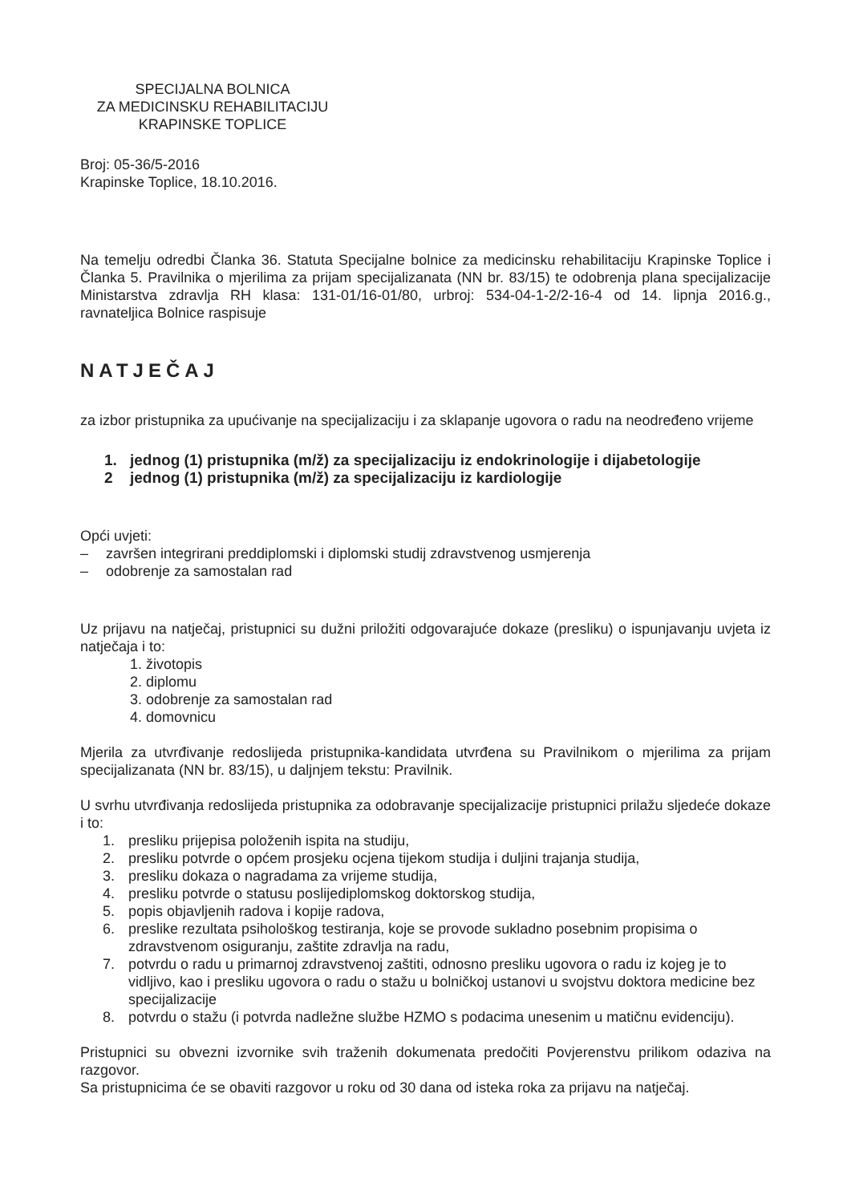SPECIJALNA BOLNICA
ZA MEDICINSKU REHABILITACIJU
KRAPINSKE TOPLICE
Broj: 05-36/5-2016
Krapinske Toplice, 18.10.2016.
Na temelju odredbi Članka 36. Statuta Specijalne bolnice za medicinsku rehabilitaciju Krapinske Toplice i Članka 5. Pravilnika o mjerilima za prijam specijalizanata (NN br. 83/15) te odobrenja plana specijalizacije Ministarstva zdravlja RH klasa: 131-01/16-01/80, urbroj: 534-04-1-2/2-16-4 od 14. lipnja 2016.g., ravnateljica Bolnice raspisuje
NATJEČAJ
za izbor pristupnika za upućivanje na specijalizaciju i za sklapanje ugovora o radu na neodređeno vrijeme
1. jednog (1) pristupnika (m/ž) za specijalizaciju iz endokrinologije i dijabetologije
2 jednog (1) pristupnika (m/ž) za specijalizaciju iz kardiologije
Opći uvjeti:
– završen integrirani preddiplomski i diplomski studij zdravstvenog usmjerenja
– odobrenje za samostalan rad
Uz prijavu na natječaj, pristupnici su dužni priložiti odgovarajuće dokaze (presliku) o ispunjavanju uvjeta iz natječaja i to:
1. životopis
2. diplomu
3. odobrenje za samostalan rad
4. domovnicu
Mjerila za utvrđivanje redoslijeda pristupnika-kandidata utvrđena su Pravilnikom o mjerilima za prijam specijalizanata (NN br. 83/15), u daljnjem tekstu: Pravilnik.
U svrhu utvrđivanja redoslijeda pristupnika za odobravanje specijalizacije pristupnici prilažu sljedeće dokaze i to:
1. presliku prijepisa položenih ispita na studiju,
2. presliku potvrde o općem prosjeku ocjena tijekom studija i duljini trajanja studija,
3. presliku dokaza o nagradama za vrijeme studija,
4. presliku potvrde o statusu poslijediplomskog doktorskog studija,
5. popis objavljenih radova i kopije radova,
6. preslike rezultata psihološkog testiranja, koje se provode sukladno posebnim propisima o zdravstvenom osiguranju, zaštite zdravlja na radu,
7. potvrdu o radu u primarnoj zdravstvenoj zaštiti, odnosno presliku ugovora o radu iz kojeg je to vidljivo, kao i presliku ugovora o radu o stažu u bolničkoj ustanovi u svojstvu doktora medicine bez specijalizacije
8. potvrdu o stažu (i potvrda nadležne službe HZMO s podacima unesenim u matičnu evidenciju).
Pristupnici su obvezni izvornike svih traženih dokumenata predočiti Povjerenstvu prilikom odaziva na razgovor.
Sa pristupnicima će se obaviti razgovor u roku od 30 dana od isteka roka za prijavu na natječaj.